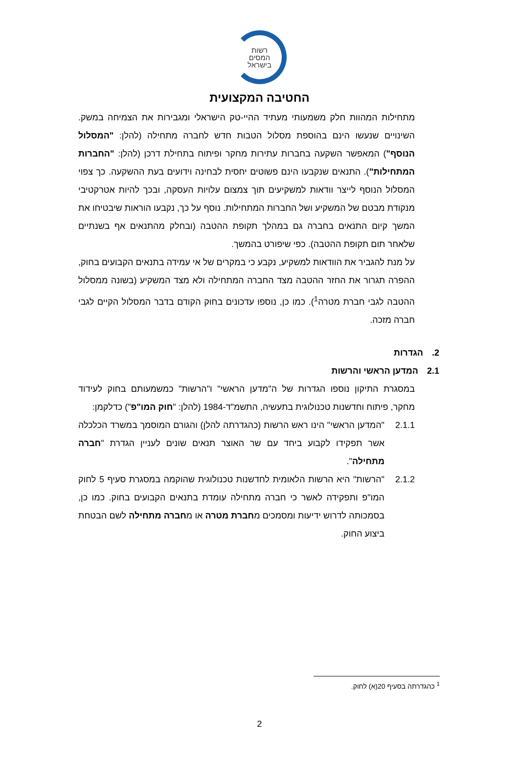רשות
המסים
בישראל
החטיבה המקצועית
מתחילות המהוות חלק משמעותי מעתיד ההיי-טק הישראלי ומגבירות את הצמיחה במשק. השינויים שנעשו הינם בהוספת מסלול הטבות חדש לחברה מתחילה (להלן: "המסלול הנוסף") המאפשר השקעה בחברות עתירות מחקר ופיתוח בתחילת דרכן (להלן: "החברות המתחילות"). התנאים שנקבעו הינם פשוטים יחסית לבחינה וידועים בעת ההשקעה. כך צפוי המסלול הנוסף לייצר וודאות למשקיעים תוך צמצום עלויות העסקה, ובכך להיות אטרקטיבי מנקודת מבטם של המשקיע ושל החברות המתחילות. נוסף על כך, נקבעו הוראות שיבטיחו את המשך קיום התנאים בחברה גם במהלך תקופת ההטבה (ובחלק מהתנאים אף בשנתיים שלאחר תום תקופת ההטבה). כפי שיפורט בהמשך.
על מנת להגביר את הוודאות למשקיע, נקבע כי במקרים של אי עמידה בתנאים הקבועים בחוק, ההפרה תגרור את החזר ההטבה מצד החברה המתחילה ולא מצד המשקיע (בשונה ממסלול ההטבה לגבי חברת מטרה<sup>1</sup>). כמו כן, נוספו עדכונים בחוק הקודם בדבר המסלול הקיים לגבי חברה מזכה.
2. הגדרות
2.1 המדען הראשי והרשות
במסגרת התיקון נוספו הגדרות של ה"מדען הראשי" ו"הרשות" כמשמעותם בחוק לעידוד מחקר, פיתוח וחדשנות טכנולוגית בתעשיה, התשמ"ד-1984 (להלן: "חוק המו"פ") כדלקמן:
2.1.1 "המדען הראשי" הינו ראש הרשות (כהגדרתה להלן) והגורם המוסמך במשרד הכלכלה אשר תפקידו לקבוע ביחד עם שר האוצר תנאים שונים לעניין הגדרת "חברה מתחילה".
2.1.2 "הרשות" היא הרשות הלאומית לחדשנות טכנולוגית שהוקמה במסגרת סעיף 5 לחוק המו"פ ותפקידה לאשר כי חברה מתחילה עומדת בתנאים הקבועים בחוק. כמו כן, בסמכותה לדרוש ידיעות ומסמכים מחברת מטרה או מחברה מתחילה לשם הבטחת ביצוע החוק.
<sup>1</sup> כהגדרתה בסעיף 20(א) לחוק.
2